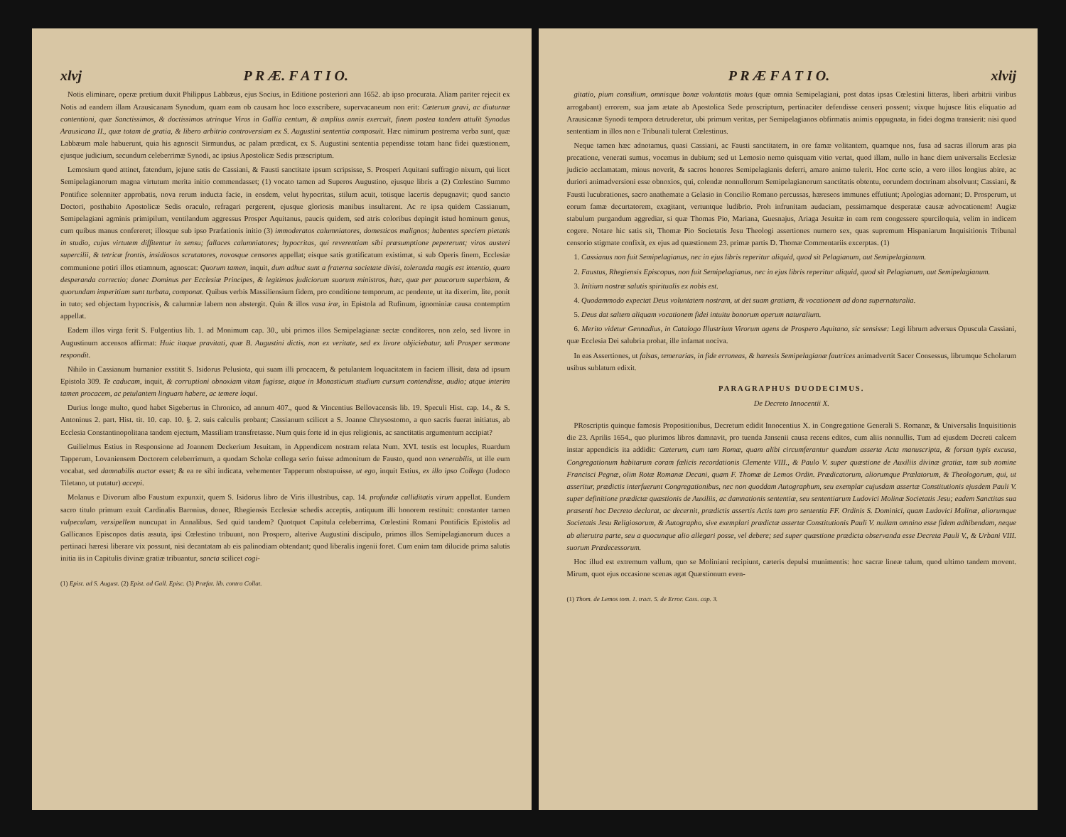xlvj P R Æ. F A T I O.
Notis eliminare, operæ pretium duxit Philippus Labbæus, ejus Socius, in Editione posteriori ann 1652. ab ipso procurata. Aliam pariter rejecit ex Notis ad eandem illam Arausicanam Synodum, quam eam ob causam hoc loco exscribere, supervacaneum non erit: Cæterum gravi, ac diuturnæ contentioni, quæ Sanctissimos, & doctissimos utrinque Viros in Gallia centum, & amplius annis exercuit, finem postea tandem attulit Synodus Arausicana II., quæ totam de gratia, & libero arbitrio controversiam ex S. Augustini sententia composuit. Hæc nimirum postrema verba sunt, quæ Labbæum male habuerunt, quia his agnoscit Sirmundus, ac palam prædicat, ex S. Augustini sententia pependisse totam hanc fidei quæstionem, ejusque judicium, secundum celeberrimæ Synodi, ac ipsius Apostolicæ Sedis præscriptum.
Lemosium quod attinet, fatendum, jejune satis de Cassiani, & Fausti sanctitate ipsum scripsisse, S. Prosperi Aquitani suffragio nixum, qui licet Semipelagianorum magna virtutum merita initio commendasset; (1) vocato tamen ad Superos Augustino, ejusque libris a (2) Cœlestino Summo Pontifice solenniter approbatis, nova rerum inducta facie, in eosdem, velut hypocritas, stilum acuit, totisque lacertis depugnavit; quod sancto Doctori, posthabito Apostolicæ Sedis oraculo, refragari pergerent, ejusque gloriosis manibus insultarent. Ac re ipsa quidem Cassianum, Semipelagiani agminis primipilum, ventilandum aggressus Prosper Aquitanus, paucis quidem, sed atris coloribus depingit istud hominum genus, cum quibus manus confereret; illosque sub ipso Præfationis initio (3) immoderatos calumniatores, domesticos malignos; habentes speciem pietatis in studio, cujus virtutem diffitentur in sensu; fallaces calumniatores; hypocritas, qui reverentiam sibi præsumptione pepererunt; viros austeri supercilii, & tetricæ frontis, insidiosos scrutatores, novosque censores appellat; eisque satis gratificatum existimat, si sub Operis finem, Ecclesiæ communione potiri illos etiamnum, agnoscat: Quorum tamen, inquit, dum adhuc sunt a fraterna societate divisi, toleranda magis est intentio, quam desperanda correctio; donec Dominus per Ecclesiæ Principes, & legitimos judiciorum suorum ministros, hæc, quæ per paucorum superbiam, & quorundam imperitiam sunt turbata, componat. Quibus verbis Massiliensium fidem, pro conditione temporum, ac pendente, ut ita dixerim, lite, ponit in tuto; sed objectam hypocrisis, & calumniæ labem non abstergit. Quin & illos vasa iræ, in Epistola ad Rufinum, ignominiæ causa contemptim appellat.
Eadem illos virga ferit S. Fulgentius lib. 1. ad Monimum cap. 30., ubi primos illos Semipelagianæ sectæ conditores, non zelo, sed livore in Augustinum accensos affirmat: Huic itaque pravitati, quæ B. Augustini dictis, non ex veritate, sed ex livore objiciebatur, tali Prosper sermone respondit.
Nihilo in Cassianum humanior exstitit S. Isidorus Pelusiota, qui suam illi procacem, & petulantem loquacitatem in faciem illisit, data ad ipsum Epistola 309. Te caducam, inquit, & corruptioni obnoxiam vitam fugisse, atque in Monasticum studium cursum contendisse, audio; atque interim tamen procacem, ac petulantem linguam habere, ac temere loqui.
Durius longe multo, quod habet Sigebertus in Chronico, ad annum 407., quod & Vincentius Bellovacensis lib. 19. Speculi Hist. cap. 14., & S. Antoninus 2. part. Hist. tit. 10. cap. 10. §. 2. suis calculis probant; Cassianum scilicet a S. Joanne Chrysostomo, a quo sacris fuerat initiatus, ab Ecclesia Constantinopolitana tandem ejectum, Massiliam transfretasse. Num quis forte id in ejus religionis, ac sanctitatis argumentum accipiat?
Guilielmus Estius in Responsione ad Joannem Deckerium Jesuitam, in Appendicem nostram relata Num. XVI. testis est locuples, Ruardum Tapperum, Lovaniensem Doctorem celeberrimum, a quodam Scholæ collega serio fuisse admonitum de Fausto, quod non venerabilis, ut ille eum vocabat, sed damnabilis auctor esset; & ea re sibi indicata, vehementer Tapperum obstupuisse, ut ego, inquit Estius, ex illo ipso Collega (Judoco Tiletano, ut putatur) accepi.
Molanus e Divorum albo Faustum expunxit, quem S. Isidorus libro de Viris illustribus, cap. 14. profundæ calliditatis virum appellat. Eundem sacro titulo primum exuit Cardinalis Baronius, donec, Rhegiensis Ecclesiæ schedis acceptis, antiquum illi honorem restituit: constanter tamen vulpeculam, versipellem nuncupat in Annalibus. Sed quid tandem? Quotquot Capitula celeberrima, Cœlestini Romani Pontificis Epistolis ad Gallicanos Episcopos datis assuta, ipsi Cœlestino tribuunt, non Prospero, alterive Augustini discipulo, primos illos Semipelagianorum duces a pertinaci hæresi liberare vix possunt, nisi decantatam ab eis palinodiam obtendant; quod liberalis ingenii foret. Cum enim tam dilucide prima salutis initia iis in Capitulis divinæ gratiæ tribuantur, sancta scilicet cogi-
(1) Epist. ad S. August. (2) Epist. ad Gall. Episc. (3) Præfat. lib. contra Collat.
P R Æ F A T I O. xlvij
gitatio, pium consilium, omnisque bonæ voluntatis motus (quæ omnia Semipelagiani, post datas ipsas Cœlestini litteras, liberi arbitrii viribus arrogabant) errorem, sua jam ætate ab Apostolica Sede proscriptum, pertinaciter defendisse censeri possent; vixque hujusce litis eliquatio ad Arausicanæ Synodi tempora detruderetur, ubi primum veritas, per Semipelagianos obfirmatis animis oppugnata, in fidei dogma transierit: nisi quod sententiam in illos non e Tribunali tulerat Cœlestinus.
Neque tamen hæc adnotamus, quasi Cassiani, ac Fausti sanctitatem, in ore famæ volitantem, quamque nos, fusa ad sacras illorum aras pia precatione, venerati sumus, vocemus in dubium; sed ut Lemosio nemo quisquam vitio vertat, quod illam, nullo in hanc diem universalis Ecclesiæ judicio acclamatam, minus noverit, & sacros honores Semipelagianis deferri, amaro animo tulerit. Hoc certe scio, a vero illos longius abire, ac duriori animadversioni esse obnoxios, qui, colendæ nonnullorum Semipelagianorum sanctitatis obtentu, eorundem doctrinam absolvunt; Cassiani, & Fausti lucubrationes, sacro anathemate a Gelasio in Concilio Romano percussas, hæreseos immunes effutiunt; Apologias adornant; D. Prosperum, ut eorum famæ decurtatorem, exagitant, vertuntque ludibrio. Proh infrunitam audaciam, pessimamque desperatæ causæ advocationem! Augiæ stabulum purgandum aggrediar, si quæ Thomas Pio, Mariana, Guesnajus, Ariaga Jesuitæ in eam rem congessere spurciloquia, velim in indicem cogere. Notare hic satis sit, Thomæ Pio Societatis Jesu Theologi assertiones numero sex, quas supremum Hispaniarum Inquisitionis Tribunal censorio stigmate confixit, ex ejus ad quæstionem 23. primæ partis D. Thomæ Commentariis excerptas. (1)
1. Cassianus non fuit Semipelagianus, nec in ejus libris reperitur aliquid, quod sit Pelagianum, aut Semipelagianum.
2. Faustus, Rhegiensis Episcopus, non fuit Semipelagianus, nec in ejus libris reperitur aliquid, quod sit Pelagianum, aut Semipelagianum.
3. Initium nostræ salutis spiritualis ex nobis est.
4. Quodammodo expectat Deus voluntatem nostram, ut det suam gratiam, & vocationem ad dona supernaturalia.
5. Deus dat saltem aliquam vocationem fidei intuitu bonorum operum naturalium.
6. Merito videtur Gennadius, in Catalogo Illustrium Virorum agens de Prospero Aquitano, sic sensisse: Legi librum adversus Opuscula Cassiani, quæ Ecclesia Dei salubria probat, ille infamat nociva.
In eas Assertiones, ut falsas, temerarias, in fide erroneas, & hæresis Semipelagianæ fautrices animadvertit Sacer Consessus, librumque Scholarum usibus sublatum edixit.
PARAGRAPHUS DUODECIMUS.
De Decreto Innocentii X.
PRoscriptis quinque famosis Propositionibus, Decretum edidit Innocentius X. in Congregatione Generali S. Romanæ, & Universalis Inquisitionis die 23. Aprilis 1654., quo plurimos libros damnavit, pro tuenda Jansenii causa recens editos, cum aliis nonnullis. Tum ad ejusdem Decreti calcem instar appendicis ita addidit: Cæterum, cum tam Romæ, quam alibi circumferantur quædam asserta Acta manuscripta, & forsan typis excusa, Congregationum habitarum coram fælicis recordationis Clemente VIII., & Paulo V. super quæstione de Auxiliis divinæ gratiæ, tam sub nomine Francisci Pegnæ, olim Rotæ Romanæ Decani, quam F. Thomæ de Lemos Ordin. Prædicatorum, aliorumque Prælatorum, & Theologorum, qui, ut asseritur, prædictis interfuerunt Congregationibus, nec non quoddam Autographum, seu exemplar cujusdam assertæ Constitutionis ejusdem Pauli V. super definitione prædictæ quæstionis de Auxiliis, ac damnationis sententiæ, seu sententiarum Ludovici Molinæ Societatis Jesu; eadem Sanctitas sua præsenti hoc Decreto declarat, ac decernit, prædictis assertis Actis tam pro sententia FF. Ordinis S. Dominici, quam Ludovici Molinæ, aliorumque Societatis Jesu Religiosorum, & Autographo, sive exemplari prædictæ assertæ Constitutionis Pauli V. nullam omnino esse fidem adhibendam, neque ab alterutra parte, seu a quocunque alio allegari posse, vel debere; sed super quæstione prædicta observanda esse Decreta Pauli V., & Urbani VIII. suorum Prædecessorum.
Hoc illud est extremum vallum, quo se Moliniani recipiunt, cæteris depulsi munimentis: hoc sacræ lineæ talum, quod ultimo tandem movent. Mirum, quot ejus occasione scenas agat Quæstionum even-
(1) Thom. de Lemos tom. 1. tract. 5. de Error. Cass. cap. 3.